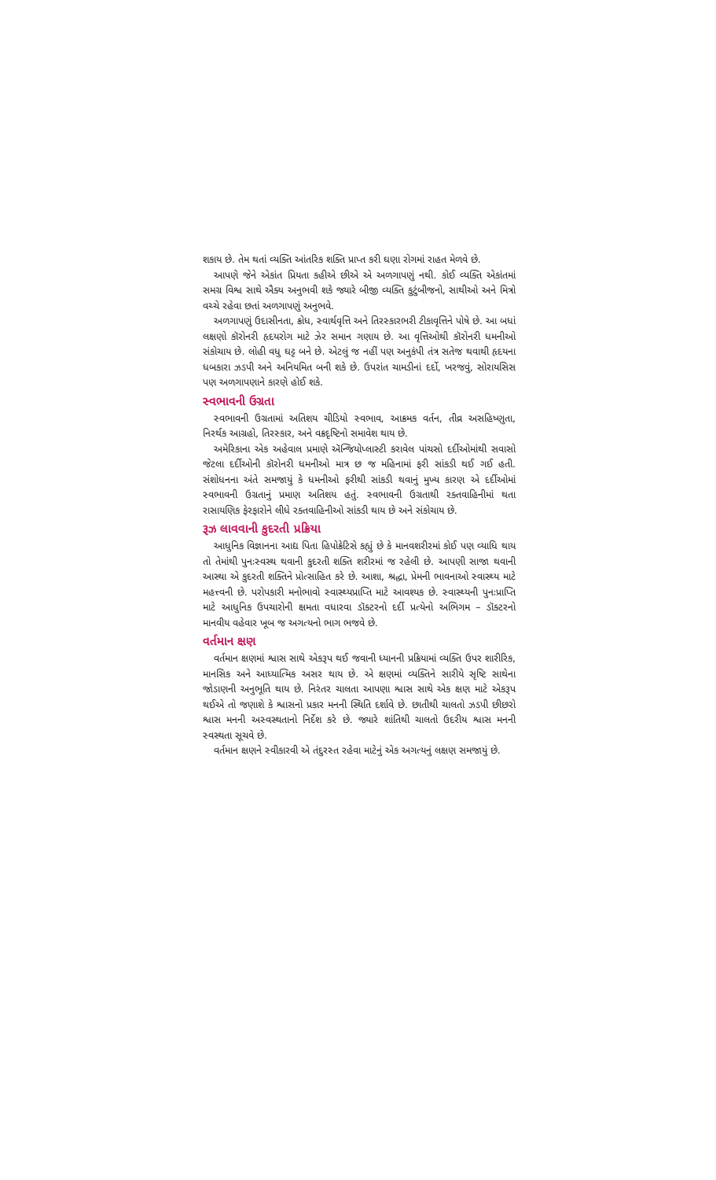શકાય છે. તેમ થતાં વ્યક્તિ આંતરિક શક્તિ પ્રાપ્ત કરી ઘણા રોગમાં રાહત મેળવે છે.
આપણે જેને એકાંત પ્રિયતા કહીએ છીએ એ અળગાપણું નથી. કોઈ વ્યક્તિ એકાંતમાં સમગ્ર વિશ્વ સાથે ઐક્ય અનુભવી શકે જ્યારે બીજી વ્યક્તિ કુટુંબીજનો, સાથીઓ અને મિત્રો વચ્ચે રહેવા છતાં અળગાપણું અનુભવે.
અળગાપણું ઉદાસીનતા, ક્રોધ, સ્વાર્થવૃત્તિ અને તિરસ્કારભરી ટીકાવૃત્તિને પોષે છે. આ બધાં લક્ષણો કૉરોનરી હૃદયરોગ માટે ઝેર સમાન ગણાય છે. આ વૃત્તિઓથી કૉરોનરી ધમનીઓ સંકોચાય છે. લોહી વધુ ઘટ્ટ બને છે. એટલું જ નહીં પણ અનુકંપી તંત્ર સતેજ થવાથી હૃદયના ધબકારા ઝડપી અને અનિયમિત બની શકે છે. ઉપરાંત ચામડીનાં દર્દો, ખરજવું, સોરાયસિસ પણ અળગાપણાને કારણે હોઈ શકે.
સ્વભાવની ઉગ્રતા
સ્વભાવની ઉગ્રતામાં અતિશય ચીડિયો સ્વભાવ, આક્રમક વર્તન, તીવ્ર અસહિષ્ણુતા, નિરર્થક આગ્રહો, તિરસ્કાર, અને વક્રદૃષ્ટિનો સમાવેશ થાય છે.
અમેરિકાના એક અહેવાલ પ્રમાણે ઍન્જિયોપ્લાસ્ટી કરાવેલ પાંચસો દર્દીઓમાંથી સવાસો જેટલા દર્દીઓની કૉરોનરી ધમનીઓ માત્ર છ જ મહિનામાં ફરી સાંકડી થઈ ગઈ હતી. સંશોધનના અંતે સમજાયું કે ધમનીઓ ફરીથી સાંકડી થવાનું મુખ્ય કારણ એ દર્દીઓમાં સ્વભાવની ઉગ્રતાનું પ્રમાણ અતિશય હતું. સ્વભાવની ઉગ્રતાથી રક્તવાહિનીમાં થતા રાસાયણિક ફેરફારોને લીધે રક્તવાહિનીઓ સાંકડી થાય છે અને સંકોચાય છે.
રૂઝ લાવવાની કુદરતી પ્રક્રિયા
આધુનિક વિજ્ઞાનના આદ્ય પિતા હિપોક્રેટિસે કહ્યું છે કે માનવશરીરમાં કોઈ પણ વ્યાધિ થાય તો તેમાંથી પુનઃસ્વસ્થ થવાની કુદરતી શક્તિ શરીરમાં જ રહેલી છે. આપણી સાજા થવાની આસ્થા એ કુદરતી શક્તિને પ્રોત્સાહિત કરે છે. આશા, શ્રદ્ધા, પ્રેમની ભાવનાઓ સ્વાસ્થ્ય માટે મહત્ત્વની છે. પરોપકારી મનોભાવો સ્વાસ્થ્યપ્રાપ્તિ માટે આવશ્યક છે. સ્વાસ્થ્યની પુનઃપ્રાપ્તિ માટે આધુનિક ઉપચારોની ક્ષમતા વધારવા ડૉક્ટરનો દર્દી પ્રત્યેનો અભિગમ – ડૉક્ટરનો માનવીય વહેવાર ખૂબ જ અગત્યનો ભાગ ભજવે છે.
વર્તમાન ક્ષણ
વર્તમાન ક્ષણમાં શ્વાસ સાથે એકરૂપ થઈ જવાની ધ્યાનની પ્રક્રિયામાં વ્યક્તિ ઉપર શારીરિક, માનસિક અને આધ્યાત્મિક અસર થાય છે. એ ક્ષણમાં વ્યક્તિને સારીયે સૃષ્ટિ સાથેના જોડાણની અનુભૂતિ થાય છે. નિરંતર ચાલતા આપણા શ્વાસ સાથે એક ક્ષણ માટે એકરૂપ થઈએ તો જણાશે કે શ્વાસનો પ્રકાર મનની સ્થિતિ દર્શાવે છે. છાતીથી ચાલતો ઝડપી છીછરો શ્વાસ મનની અસ્વસ્થતાનો નિર્દેશ કરે છે. જ્યારે શાંતિથી ચાલતો ઉદરીય શ્વાસ મનની સ્વસ્થતા સૂચવે છે.
વર્તમાન ક્ષણને સ્વીકારવી એ તંદુરસ્ત રહેવા માટેનું એક અગત્યનું લક્ષણ સમજાયું છે.